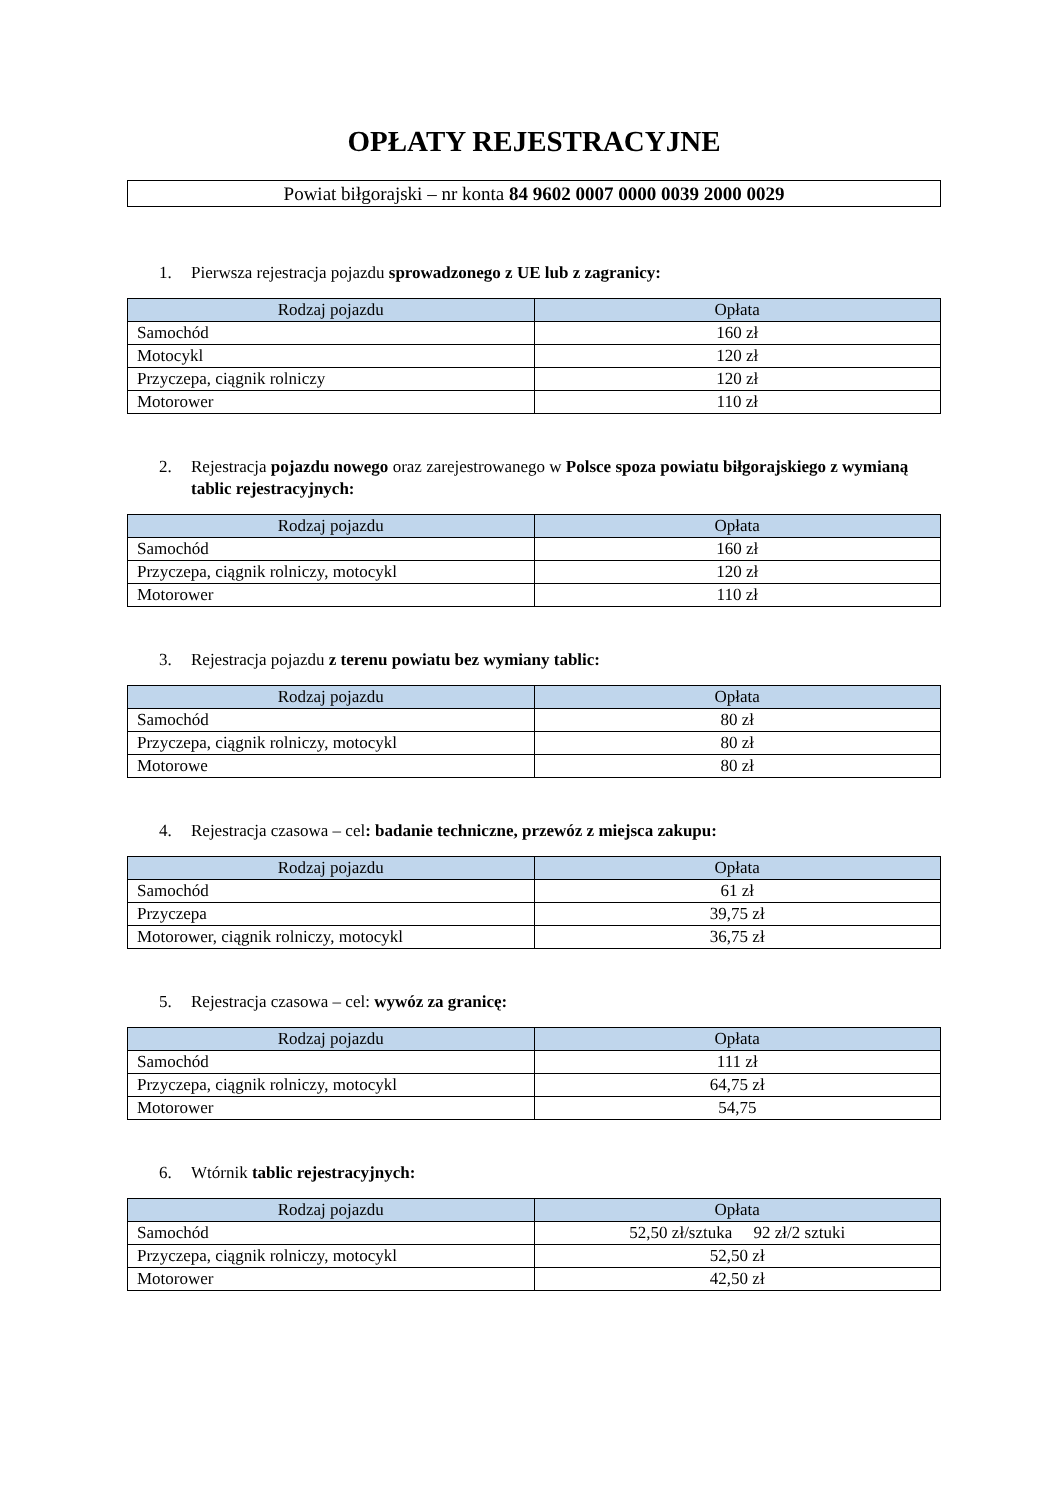OPŁATY REJESTRACYJNE
Powiat biłgorajski – nr konta 84 9602 0007 0000 0039 2000 0029
1. Pierwsza rejestracja pojazdu sprowadzonego z UE lub z zagranicy:
| Rodzaj pojazdu | Opłata |
| --- | --- |
| Samochód | 160 zł |
| Motocykl | 120 zł |
| Przyczepa, ciągnik rolniczy | 120 zł |
| Motorower | 110 zł |
2. Rejestracja pojazdu nowego oraz zarejestrowanego w Polsce spoza powiatu biłgorajskiego z wymianą tablic rejestracyjnych:
| Rodzaj pojazdu | Opłata |
| --- | --- |
| Samochód | 160 zł |
| Przyczepa, ciągnik rolniczy, motocykl | 120 zł |
| Motorower | 110 zł |
3. Rejestracja pojazdu z terenu powiatu bez wymiany tablic:
| Rodzaj pojazdu | Opłata |
| --- | --- |
| Samochód | 80 zł |
| Przyczepa, ciągnik rolniczy, motocykl | 80 zł |
| Motorowe | 80 zł |
4. Rejestracja czasowa – cel: badanie techniczne, przewóz z miejsca zakupu:
| Rodzaj pojazdu | Opłata |
| --- | --- |
| Samochód | 61 zł |
| Przyczepa | 39,75 zł |
| Motorower, ciągnik rolniczy, motocykl | 36,75 zł |
5. Rejestracja czasowa – cel: wywóz za granicę:
| Rodzaj pojazdu | Opłata |
| --- | --- |
| Samochód | 111 zł |
| Przyczepa, ciągnik rolniczy, motocykl | 64,75 zł |
| Motorower | 54,75 |
6. Wtórnik tablic rejestracyjnych:
| Rodzaj pojazdu | Opłata |
| --- | --- |
| Samochód | 52,50 zł/sztuka 92 zł/2 sztuki |
| Przyczepa, ciągnik rolniczy, motocykl | 52,50 zł |
| Motorower | 42,50 zł |